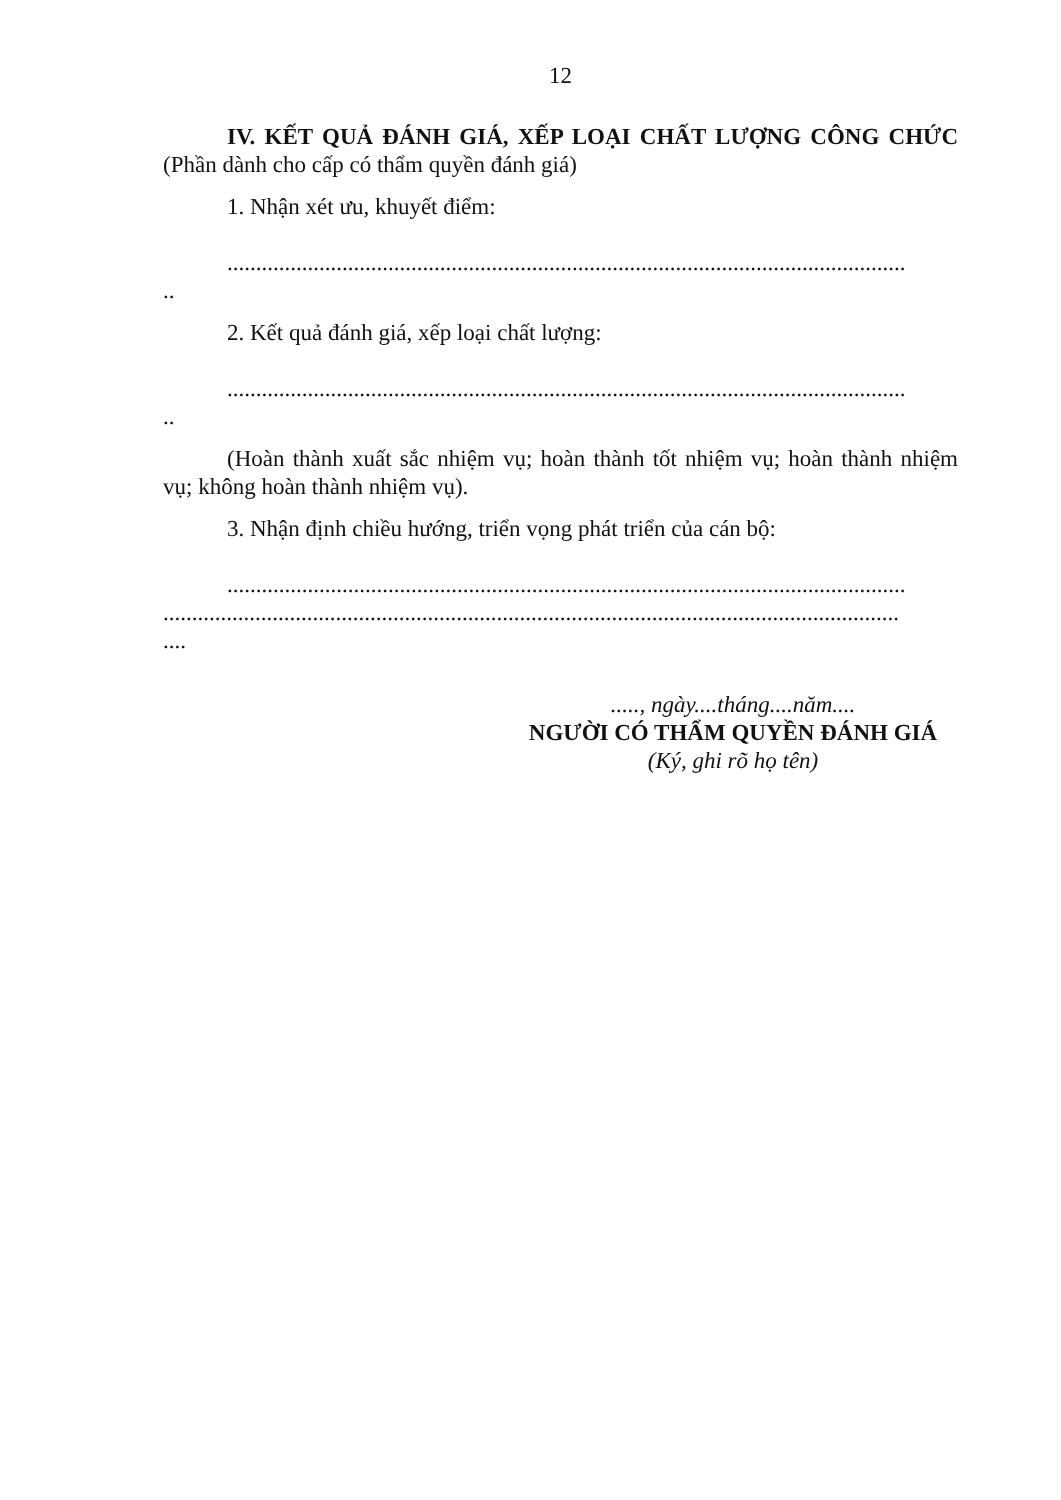12
IV. KẾT QUẢ ĐÁNH GIÁ, XẾP LOẠI CHẤT LƯỢNG CÔNG CHỨC (Phần dành cho cấp có thẩm quyền đánh giá)
1. Nhận xét ưu, khuyết điểm:
......................................................................................................................
..
2. Kết quả đánh giá, xếp loại chất lượng:
......................................................................................................................
..
(Hoàn thành xuất sắc nhiệm vụ; hoàn thành tốt nhiệm vụ; hoàn thành nhiệm vụ; không hoàn thành nhiệm vụ).
3. Nhận định chiều hướng, triển vọng phát triển của cán bộ:
......................................................................................................................
................................................................................................................................
....
....., ngày....tháng....năm....
NGƯỜI CÓ THẨM QUYỀN ĐÁNH GIÁ
(Ký, ghi rõ họ tên)